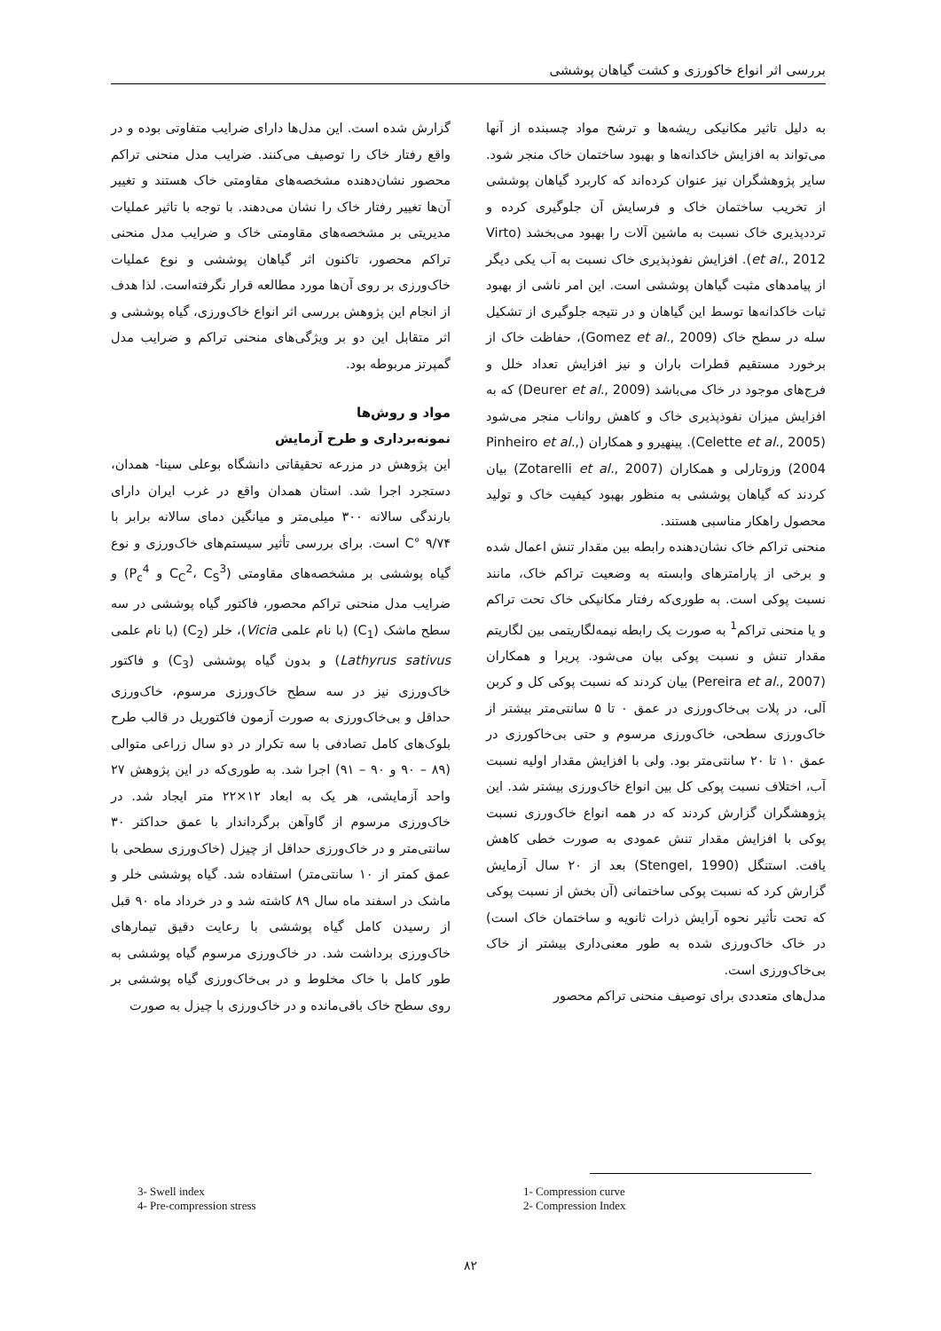بررسی اثر انواع خاکورزی و کشت گیاهان پوششی
به دلیل تاثیر مکانیکی ریشه‌ها و ترشح مواد چسبنده از آنها می‌تواند به افزایش خاکدانه‌ها و بهبود ساختمان خاک منجر شود. سایر پژوهشگران نیز عنوان کرده‌اند که کاربرد گیاهان پوششی از تخریب ساختمان خاک و فرسایش آن جلوگیری کرده و ترددپذیری خاک نسبت به ماشین آلات را بهبود می‌بخشد (Virto et al., 2012). افزایش نفوذپذیری خاک نسبت به آب یکی دیگر از پیامدهای مثبت گیاهان پوششی است. این امر ناشی از بهبود ثبات خاکدانه‌ها توسط این گیاهان و در نتیجه جلوگیری از تشکیل سله در سطح خاک (Gomez et al., 2009)، حفاظت خاک از برخورد مستقیم قطرات باران و نیز افزایش تعداد خلل و فرج‌های موجود در خاک می‌باشد (Deurer et al., 2009) که به افزایش میزان نفوذپذیری خاک و کاهش رواناب منجر می‌شود (Celette et al., 2005). پینهیرو و همکاران (Pinheiro et al., 2004) وزوتارلی و همکاران (Zotarelli et al., 2007) بیان کردند که گیاهان پوششی به منظور بهبود کیفیت خاک و تولید محصول راهکار مناسبی هستند.
منحنی تراکم خاک نشان‌دهنده رابطه بین مقدار تنش اعمال شده و برخی از پارامترهای وابسته به وضعیت تراکم خاک، مانند نسبت پوکی است. به طوری‌که رفتار مکانیکی خاک تحت تراکم و یا منحنی تراکم<sup>1</sup> به صورت یک رابطه نیمه‌لگاریتمی بین لگاریتم مقدار تنش و نسبت پوکی بیان می‌شود. پریرا و همکاران (Pereira et al., 2007) بیان کردند که نسبت پوکی کل و کربن آلی، در پلات بی‌خاک‌ورزی در عمق ۰ تا ۵ سانتی‌متر بیشتر از خاک‌ورزی سطحی، خاک‌ورزی مرسوم و حتی بی‌خاکورزی در عمق ۱۰ تا ۲۰ سانتی‌متر بود. ولی با افزایش مقدار اولیه نسبت آب، اختلاف نسبت پوکی کل بین انواع خاک‌ورزی بیشتر شد. این پژوهشگران گزارش کردند که در همه انواع خاک‌ورزی نسبت پوکی با افزایش مقدار تنش عمودی به صورت خطی کاهش یافت. استنگل (Stengel, 1990) بعد از ۲۰ سال آزمایش گزارش کرد که نسبت پوکی ساختمانی (آن بخش از نسبت پوکی که تحت تأثیر نحوه آرایش ذرات ثانویه و ساختمان خاک است) در خاک خاک‌ورزی شده به طور معنی‌داری بیشتر از خاک بی‌خاک‌ورزی است.
مدل‌های متعددی برای توصیف منحنی تراکم محصور
گزارش شده است. این مدل‌ها دارای ضرایب متفاوتی بوده و در واقع رفتار خاک را توصیف می‌کنند. ضرایب مدل منحنی تراکم محصور نشان‌دهنده مشخصه‌های مقاومتی خاک هستند و تغییر آن‌ها تغییر رفتار خاک را نشان می‌دهند. با توجه با تاثیر عملیات مدیریتی بر مشخصه‌های مقاومتی خاک و ضرایب مدل منحنی تراکم محصور، تاکنون اثر گیاهان پوششی و نوع عملیات خاک‌ورزی بر روی آن‌ها مورد مطالعه قرار نگرفته‌است. لذا هدف از انجام این پژوهش بررسی اثر انواع خاک‌ورزی، گیاه پوششی و اثر متقابل این دو بر ویژگی‌های منحنی تراکم و ضرایب مدل گمپرتز مربوطه بود.
مواد و روش‌ها
نمونه‌برداری و طرح آزمایش
این پژوهش در مزرعه تحقیقاتی دانشگاه بوعلی سینا- همدان، دستجرد اجرا شد. استان همدان واقع در غرب ایران دارای بارندگی سالانه ۳۰۰ میلی‌متر و میانگین دمای سالانه برابر با ۹/۷۴ °C است. برای بررسی تأثیر سیستم‌های خاک‌ورزی و نوع گیاه پوششی بر مشخصه‌های مقاومتی (C<sub>C</sub><sup>2</sup>، C<sub>S</sub><sup>3</sup> و P<sub>c</sub><sup>4</sup>) و ضرایب مدل منحنی تراکم محصور، فاکتور گیاه پوششی در سه سطح ماشک (C<sub>1</sub>) (با نام علمی Vicia)، خلر (C<sub>2</sub>) (با نام علمی Lathyrus sativus) و بدون گیاه پوششی (C<sub>3</sub>) و فاکتور خاک‌ورزی نیز در سه سطح خاک‌ورزی مرسوم، خاک‌ورزی حداقل و بی‌خاک‌ورزی به صورت آزمون فاکتوریل در قالب طرح بلوک‌های کامل تصادفی با سه تکرار در دو سال زراعی متوالی (۸۹ – ۹۰ و ۹۰ – ۹۱) اجرا شد. به طوری‌که در این پژوهش ۲۷ واحد آزمایشی، هر یک به ابعاد ۱۲×۲۲ متر ایجاد شد. در خاک‌ورزی مرسوم از گاوآهن برگرداندار با عمق حداکثر ۳۰ سانتی‌متر و در خاک‌ورزی حداقل از چیزل (خاک‌ورزی سطحی با عمق کمتر از ۱۰ سانتی‌متر) استفاده شد. گیاه پوششی خلر و ماشک در اسفند ماه سال ۸۹ کاشته شد و در خرداد ماه ۹۰ قبل از رسیدن کامل گیاه پوششی با رعایت دقیق تیمارهای خاک‌ورزی برداشت شد. در خاک‌ورزی مرسوم گیاه پوششی به طور کامل با خاک مخلوط و در بی‌خاک‌ورزی گیاه پوششی بر روی سطح خاک باقی‌مانده و در خاک‌ورزی با چیزل به صورت
1- Compression curve
2- Compression Index
3- Swell index
4- Pre-compression stress
۸۲